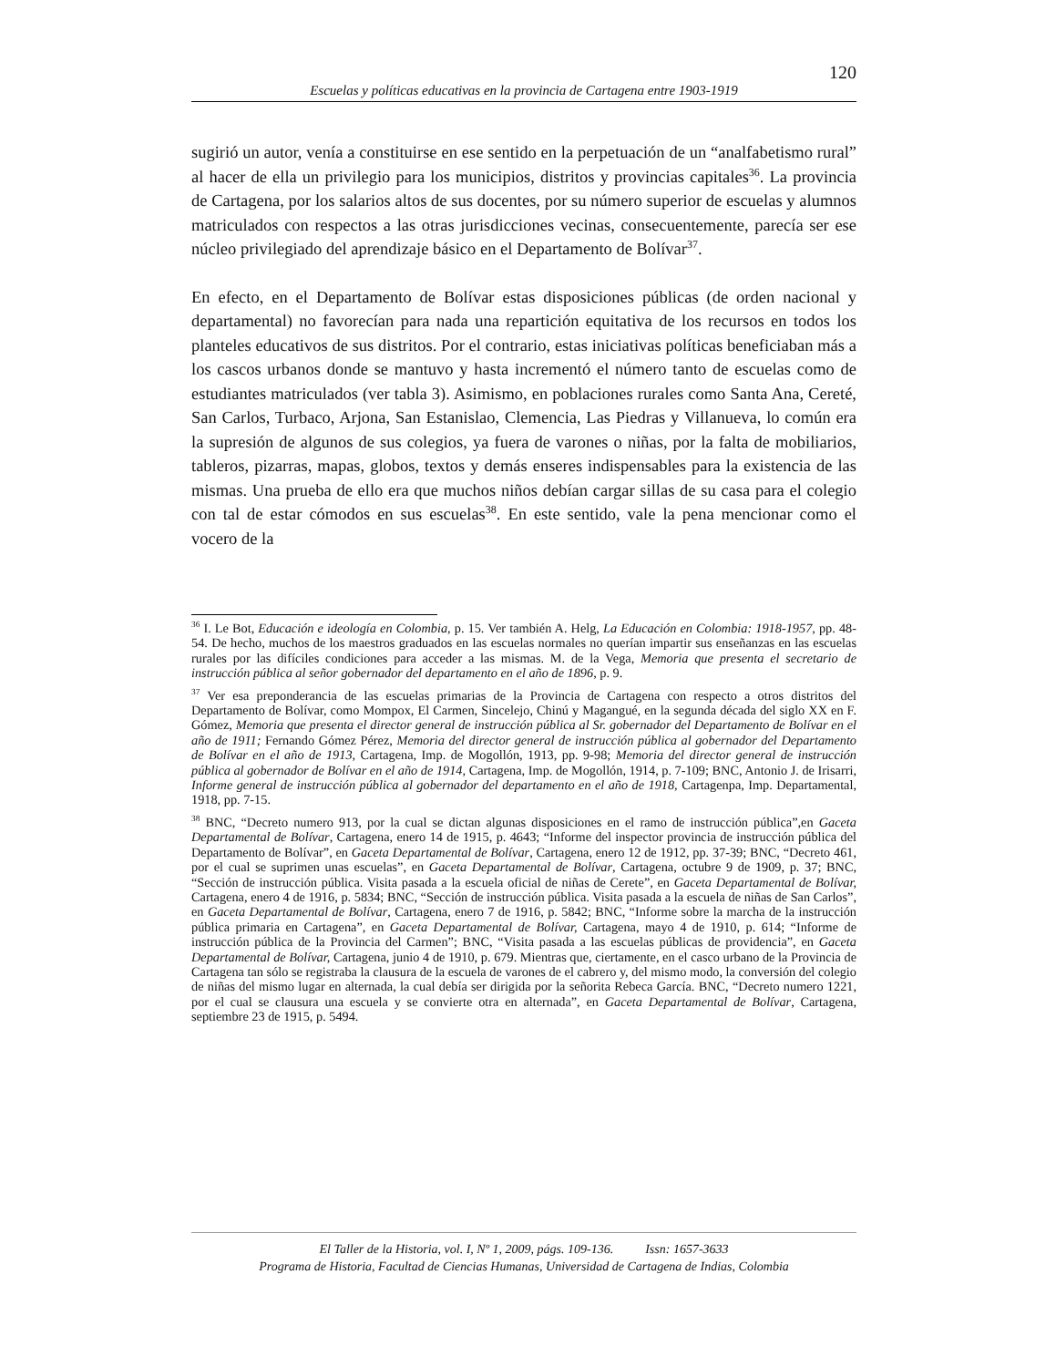120
Escuelas y políticas educativas en la provincia de Cartagena entre 1903-1919
sugirió un autor, venía a constituirse en ese sentido en la perpetuación de un “analfabetismo rural” al hacer de ella un privilegio para los municipios, distritos y provincias capitales<sup>36</sup>. La provincia de Cartagena, por los salarios altos de sus docentes, por su número superior de escuelas y alumnos matriculados con respectos a las otras jurisdicciones vecinas, consecuentemente, parecía ser ese núcleo privilegiado del aprendizaje básico en el Departamento de Bolívar<sup>37</sup>.
En efecto, en el Departamento de Bolívar estas disposiciones públicas (de orden nacional y departamental) no favorecían para nada una repartición equitativa de los recursos en todos los planteles educativos de sus distritos. Por el contrario, estas iniciativas políticas beneficiaban más a los cascos urbanos donde se mantuvo y hasta incrementó el número tanto de escuelas como de estudiantes matriculados (ver tabla 3). Asimismo, en poblaciones rurales como Santa Ana, Cereté, San Carlos, Turbaco, Arjona, San Estanislao, Clemencia, Las Piedras y Villanueva, lo común era la supresión de algunos de sus colegios, ya fuera de varones o niñas, por la falta de mobiliarios, tableros, pizarras, mapas, globos, textos y demás enseres indispensables para la existencia de las mismas. Una prueba de ello era que muchos niños debían cargar sillas de su casa para el colegio con tal de estar cómodos en sus escuelas<sup>38</sup>. En este sentido, vale la pena mencionar como el vocero de la
<sup>36</sup> I. Le Bot, Educación e ideología en Colombia, p. 15. Ver también A. Helg, La Educación en Colombia: 1918-1957, pp. 48-54. De hecho, muchos de los maestros graduados en las escuelas normales no querían impartir sus enseñanzas en las escuelas rurales por las difíciles condiciones para acceder a las mismas. M. de la Vega, Memoria que presenta el secretario de instrucción pública al señor gobernador del departamento en el año de 1896, p. 9.
<sup>37</sup> Ver esa preponderancia de las escuelas primarias de la Provincia de Cartagena con respecto a otros distritos del Departamento de Bolívar, como Mompox, El Carmen, Sincelejo, Chinú y Magangué, en la segunda década del siglo XX en F. Gómez, Memoria que presenta el director general de instrucción pública al Sr. gobernador del Departamento de Bolívar en el año de 1911; Fernando Gómez Pérez, Memoria del director general de instrucción pública al gobernador del Departamento de Bolívar en el año de 1913, Cartagena, Imp. de Mogollón, 1913, pp. 9-98; Memoria del director general de instrucción pública al gobernador de Bolívar en el año de 1914, Cartagena, Imp. de Mogollón, 1914, p. 7-109; BNC, Antonio J. de Irisarri, Informe general de instrucción pública al gobernador del departamento en el año de 1918, Cartagenpa, Imp. Departamental, 1918, pp. 7-15.
<sup>38</sup> BNC, “Decreto numero 913, por la cual se dictan algunas disposiciones en el ramo de instrucción pública”,en Gaceta Departamental de Bolívar, Cartagena, enero 14 de 1915, p. 4643; “Informe del inspector provincia de instrucción pública del Departamento de Bolívar”, en Gaceta Departamental de Bolívar, Cartagena, enero 12 de 1912, pp. 37-39; BNC, “Decreto 461, por el cual se suprimen unas escuelas”, en Gaceta Departamental de Bolívar, Cartagena, octubre 9 de 1909, p. 37; BNC, “Sección de instrucción pública. Visita pasada a la escuela oficial de niñas de Cerete”, en Gaceta Departamental de Bolívar, Cartagena, enero 4 de 1916, p. 5834; BNC, “Sección de instrucción pública. Visita pasada a la escuela de niñas de San Carlos”, en Gaceta Departamental de Bolívar, Cartagena, enero 7 de 1916, p. 5842; BNC, “Informe sobre la marcha de la instrucción pública primaria en Cartagena”, en Gaceta Departamental de Bolívar, Cartagena, mayo 4 de 1910, p. 614; “Informe de instrucción pública de la Provincia del Carmen”; BNC, “Visita pasada a las escuelas públicas de providencia”, en Gaceta Departamental de Bolívar, Cartagena, junio 4 de 1910, p. 679. Mientras que, ciertamente, en el casco urbano de la Provincia de Cartagena tan sólo se registraba la clausura de la escuela de varones de el cabrero y, del mismo modo, la conversión del colegio de niñas del mismo lugar en alternada, la cual debía ser dirigida por la señorita Rebeca García. BNC, “Decreto numero 1221, por el cual se clausura una escuela y se convierte otra en alternada”, en Gaceta Departamental de Bolívar, Cartagena, septiembre 23 de 1915, p. 5494.
El Taller de la Historia, vol. I, Nº 1, 2009, págs. 109-136. Issn: 1657-3633
Programa de Historia, Facultad de Ciencias Humanas, Universidad de Cartagena de Indias, Colombia